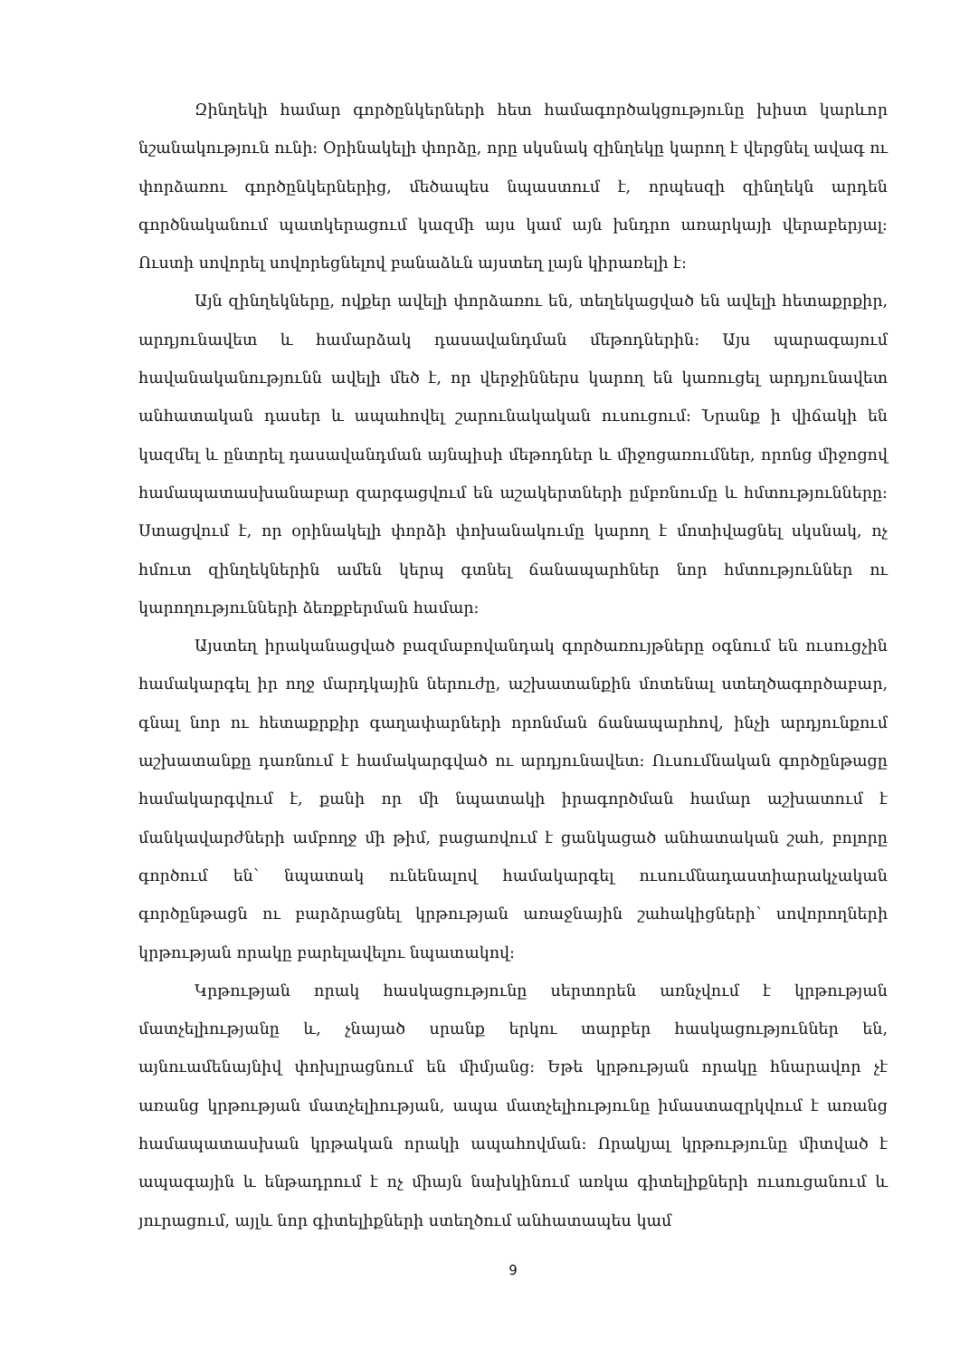Զինղեկի համար գործընկերների հետ համագործակցությունը խիստ կարևոր նշանակություն ունի: Օրինակելի փորձը, որը սկսնակ զինղեկը կարող է վերցնել ավագ ու փորձառու գործընկերներից, մեծապես նպաստում է, որպեսզի զինղեկն արդեն գործնականում պատկերացում կազմի այս կամ այն խնդրո առարկայի վերաբերյալ: Ուստի սովորել սովորեցնելով բանաձևն այստեղ լայն կիրառելի է:
Այն զինղեկները, ովքեր ավելի փորձառու են, տեղեկացված են ավելի հետաքրքիր, արդյունավետ և համարձակ դասավանդման մեթոդներին: Այս պարագայում հավանականությունն ավելի մեծ է, որ վերջիններս կարող են կառուցել արդյունավետ անհատական դասեր և ապահովել շարունակական ուսուցում: Նրանք ի վիճակի են կազմել և ընտրել դասավանդման այնպիսի մեթոդներ և միջոցառումներ, որոնց միջոցով համապատասխանաբար զարգացվում են աշակերտների ըմբռնումը և հմտությունները: Ստացվում է, որ օրինակելի փորձի փոխանակումը կարող է մոտիվացնել սկսնակ, ոչ հմուտ զինղեկներին ամեն կերպ գտնել ճանապարհներ նոր հմտություններ ու կարողությունների ձեռքբերման համար:
Այստեղ իրականացված բազմաբովանդակ գործառույթները օգնում են ուսուցչին համակարգել իր ողջ մարդկային ներուժը, աշխատանքին մոտենալ ստեղծագործաբար, գնալ նոր ու հետաքրքիր գաղափարների որոնման ճանապարհով, ինչի արդյունքում աշխատանքը դառնում է համակարգված ու արդյունավետ: Ուսումնական գործընթացը համակարգվում է, քանի որ մի նպատակի իրագործման համար աշխատում է մանկավարժների ամբողջ մի թիմ, բացառվում է ցանկացած անհատական շահ, բոլորը գործում են՝ նպատակ ունենալով համակարգել ուսումնադաստիարակչական գործընթացն ու բարձրացնել կրթության առաջնային շահակիցների՝ սովորողների կրթության որակը բարելավելու նպատակով:
Կրթության որակ հասկացությունը սերտորեն առնչվում է կրթության մատչելիությանը և, չնայած սրանք երկու տարբեր հասկացություններ են, այնուամենայնիվ փոխլրացնում են միմյանց: Եթե կրթության որակը հնարավոր չէ առանց կրթության մատչելիության, ապա մատչելիությունը իմաստազրկվում է առանց համապատասխան կրթական որակի ապահովման: Որակյալ կրթությունը միտված է ապագային և ենթադրում է ոչ միայն նախկինում առկա գիտելիքների ուսուցանում և յուրացում, այլև նոր գիտելիքների ստեղծում անհատապես կամ
9